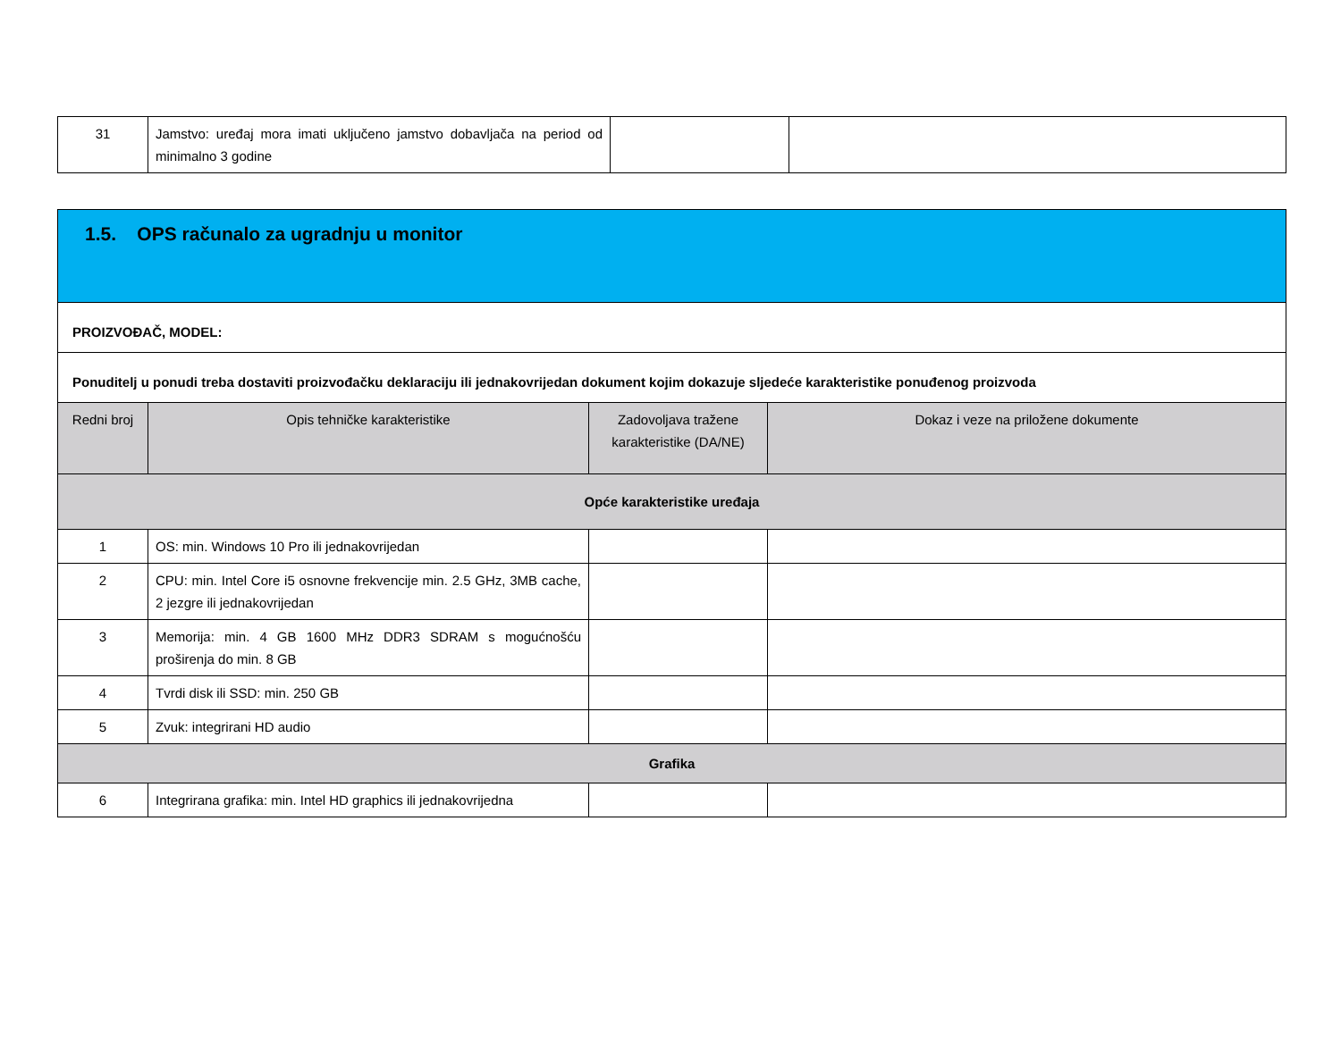| 31 | Jamstvo: uređaj mora imati uključeno jamstvo dobavljača na period od minimalno 3 godine | | |
| 1.5. OPS računalo za ugradnju u monitor | | | |
| PROIZVOĐAČ, MODEL: | | | |
| Ponuditelj u ponudi treba dostaviti proizvođačku deklaraciju ili jednakovrijedan dokument kojim dokazuje sljedeće karakteristike ponuđenog proizvoda | | | |
| Redni broj | Opis tehničke karakteristike | Zadovoljava tražene karakteristike (DA/NE) | Dokaz i veze na priložene dokumente |
| Opće karakteristike uređaja | | | |
| 1 | OS: min. Windows 10 Pro ili jednakovrijedan | | |
| 2 | CPU: min. Intel Core i5 osnovne frekvencije min. 2.5 GHz, 3MB cache, 2 jezgre ili jednakovrijedan | | |
| 3 | Memorija: min. 4 GB 1600 MHz DDR3 SDRAM s mogućnošću proširenja do min. 8 GB | | |
| 4 | Tvrdi disk ili SSD: min. 250 GB | | |
| 5 | Zvuk: integrirani HD audio | | |
| Grafika | | | |
| 6 | Integrirana grafika: min. Intel HD graphics ili jednakovrijedna | | |